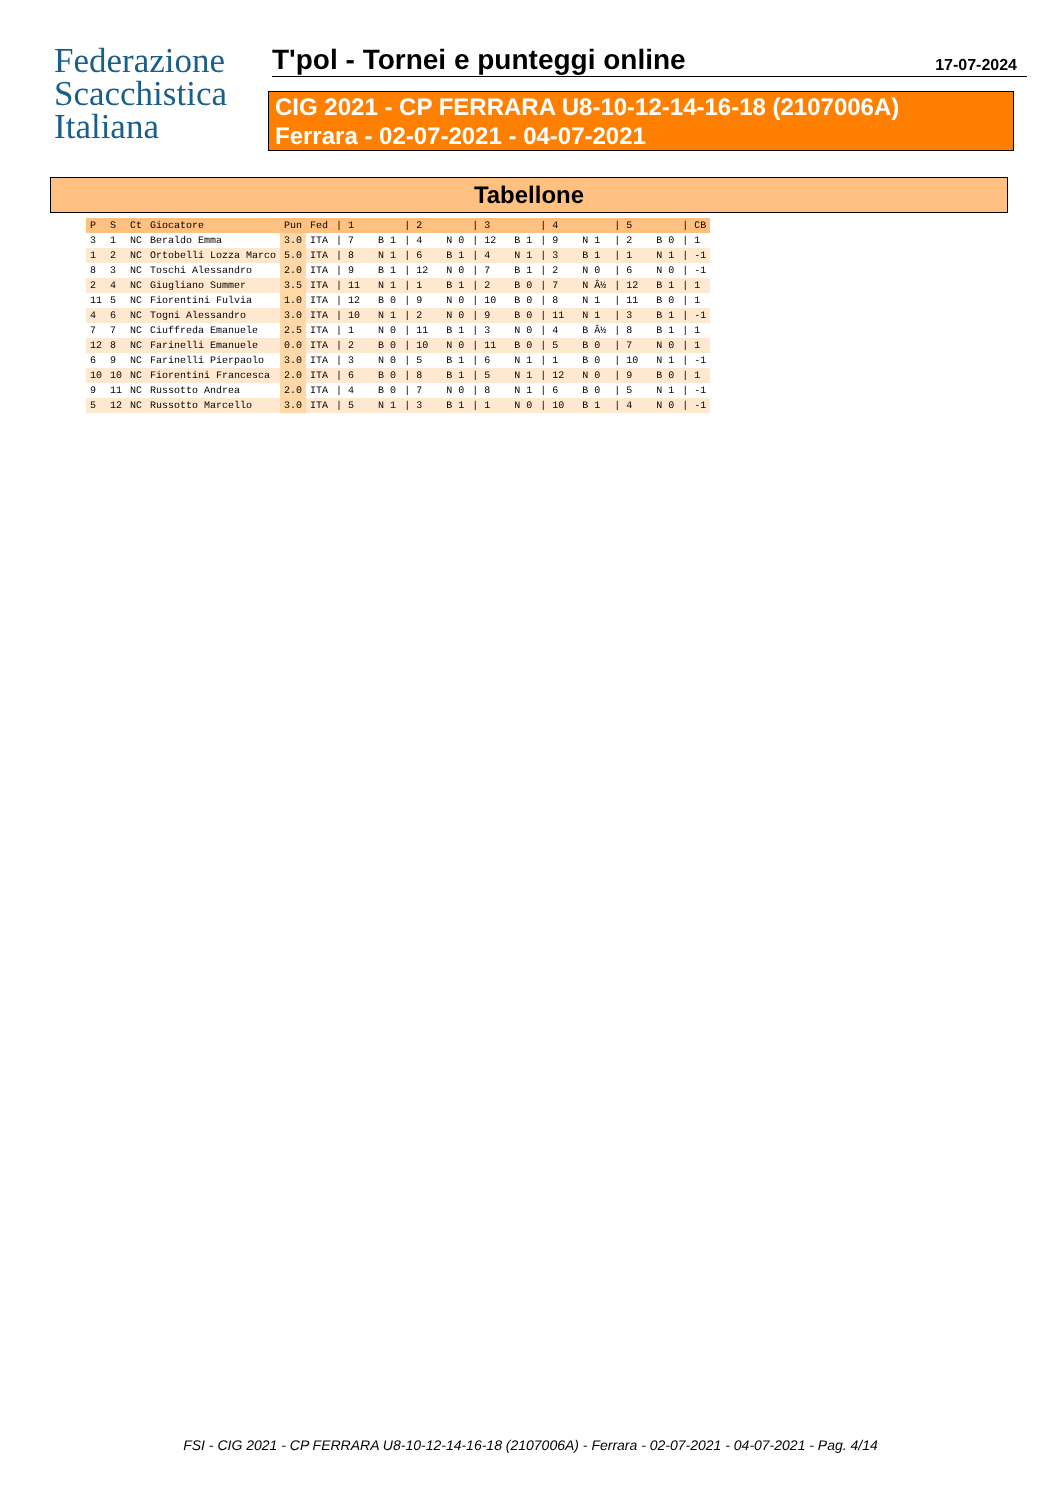Federazione
Scacchistica
Italiana
T'pol - Tornei e punteggi online
17-07-2024
CIG 2021 - CP FERRARA U8-10-12-14-16-18 (2107006A)
Ferrara - 02-07-2021 - 04-07-2021
Tabellone
| P | S | Ct | Giocatore | Pun | Fed | / 1 | / 2 | / 3 | / 4 | / 5 | / CB |
| --- | --- | --- | --- | --- | --- | --- | --- | --- | --- | --- | --- |
| 3 | 1 | NC | Beraldo Emma | 3.0 | ITA | / 7 B 1 | / 4 N 0 | / 12 B 1 | / 9 N 1 | / 2 B 0 | / 1 |
| 1 | 2 | NC | Ortobelli Lozza Marco | 5.0 | ITA | / 8 N 1 | / 6 B 1 | / 4 N 1 | / 3 B 1 | / 1 N 1 | / -1 |
| 8 | 3 | NC | Toschi Alessandro | 2.0 | ITA | / 9 B 1 | / 12 N 0 | / 7 B 1 | / 2 N 0 | / 6 N 0 | / -1 |
| 2 | 4 | NC | Giugliano Summer | 3.5 | ITA | / 11 N 1 | / 1 B 1 | / 2 B 0 | / 7 N Â½ | / 12 B 1 | / 1 |
| 11 | 5 | NC | Fiorentini Fulvia | 1.0 | ITA | / 12 B 0 | / 9 N 0 | / 10 B 0 | / 8 N 1 | / 11 B 0 | / 1 |
| 4 | 6 | NC | Togni Alessandro | 3.0 | ITA | / 10 N 1 | / 2 N 0 | / 9 B 0 | / 11 N 1 | / 3 B 1 | / -1 |
| 7 | 7 | NC | Ciuffreda Emanuele | 2.5 | ITA | / 1 N 0 | / 11 B 1 | / 3 N 0 | / 4 B Â½ | / 8 B 1 | / 1 |
| 12 | 8 | NC | Farinelli Emanuele | 0.0 | ITA | / 2 B 0 | / 10 N 0 | / 11 B 0 | / 5 B 0 | / 7 N 0 | / 1 |
| 6 | 9 | NC | Farinelli Pierpaolo | 3.0 | ITA | / 3 N 0 | / 5 B 1 | / 6 N 1 | / 1 B 0 | / 10 N 1 | / -1 |
| 10 | 10 | NC | Fiorentini Francesca | 2.0 | ITA | / 6 B 0 | / 8 B 1 | / 5 N 1 | / 12 N 0 | / 9 B 0 | / 1 |
| 9 | 11 | NC | Russotto Andrea | 2.0 | ITA | / 4 B 0 | / 7 N 0 | / 8 N 1 | / 6 B 0 | / 5 N 1 | / -1 |
| 5 | 12 | NC | Russotto Marcello | 3.0 | ITA | / 5 N 1 | / 3 B 1 | / 1 N 0 | / 10 B 1 | / 4 N 0 | / -1 |
FSI - CIG 2021 - CP FERRARA U8-10-12-14-16-18 (2107006A) - Ferrara - 02-07-2021 - 04-07-2021 - Pag. 4/14